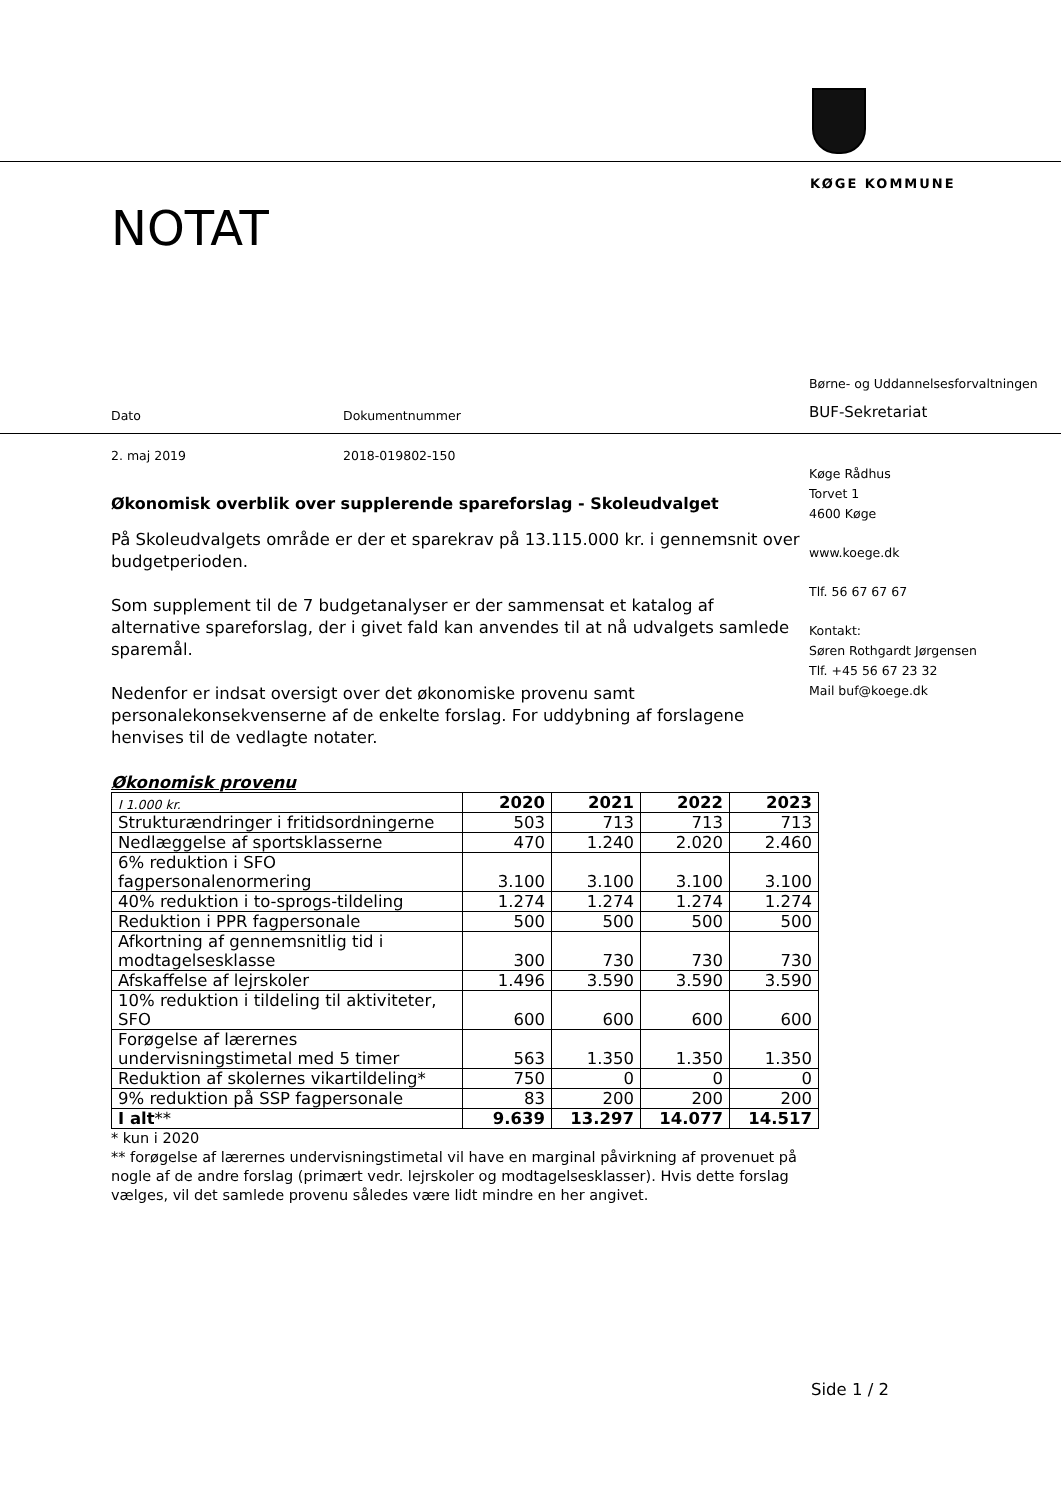KØGE KOMMUNE
NOTAT
Børne- og Uddannelsesforvaltningen
Dato Dokumentnummer BUF-Sekretariat
2. maj 2019 2018-019802-150
Økonomisk overblik over supplerende spareforslag - Skoleudvalget
På Skoleudvalgets område er der et sparekrav på 13.115.000 kr. i gennemsnit over budgetperioden.
Som supplement til de 7 budgetanalyser er der sammensat et katalog af alternative spareforslag, der i givet fald kan anvendes til at nå udvalgets samlede sparemål.
Nedenfor er indsat oversigt over det økonomiske provenu samt personalekonsekvenserne af de enkelte forslag. For uddybning af forslagene henvises til de vedlagte notater.
Økonomisk provenu
| I 1.000 kr. | 2020 | 2021 | 2022 | 2023 |
| Strukturændringer i fritidsordningerne | 503 | 713 | 713 | 713 |
| Nedlæggelse af sportsklasserne | 470 | 1.240 | 2.020 | 2.460 |
| 6% reduktion i SFO fagpersonalenormering | 3.100 | 3.100 | 3.100 | 3.100 |
| 40% reduktion i to-sprogs-tildeling | 1.274 | 1.274 | 1.274 | 1.274 |
| Reduktion i PPR fagpersonale | 500 | 500 | 500 | 500 |
| Afkortning af gennemsnitlig tid i modtagelsesklasse | 300 | 730 | 730 | 730 |
| Afskaffelse af lejrskoler | 1.496 | 3.590 | 3.590 | 3.590 |
| 10% reduktion i tildeling til aktiviteter, SFO | 600 | 600 | 600 | 600 |
| Forøgelse af lærernes undervisningstimetal med 5 timer | 563 | 1.350 | 1.350 | 1.350 |
| Reduktion af skolernes vikartildeling* | 750 | 0 | 0 | 0 |
| 9% reduktion på SSP fagpersonale | 83 | 200 | 200 | 200 |
| I alt ** | 9.639 | 13.297 | 14.077 | 14.517 |
* kun i 2020
** forøgelse af lærernes undervisningstimetal vil have en marginal påvirkning af provenuet på nogle af de andre forslag (primært vedr. lejrskoler og modtagelsesklasser). Hvis dette forslag vælges, vil det samlede provenu således være lidt mindre en her angivet.
Køge Rådhus
Torvet 1
4600 Køge
www.koege.dk
Tlf. 56 67 67 67
Kontakt:
Søren Rothgardt Jørgensen
Tlf. +45 56 67 23 32
Mail buf@koege.dk
Side 1 / 2